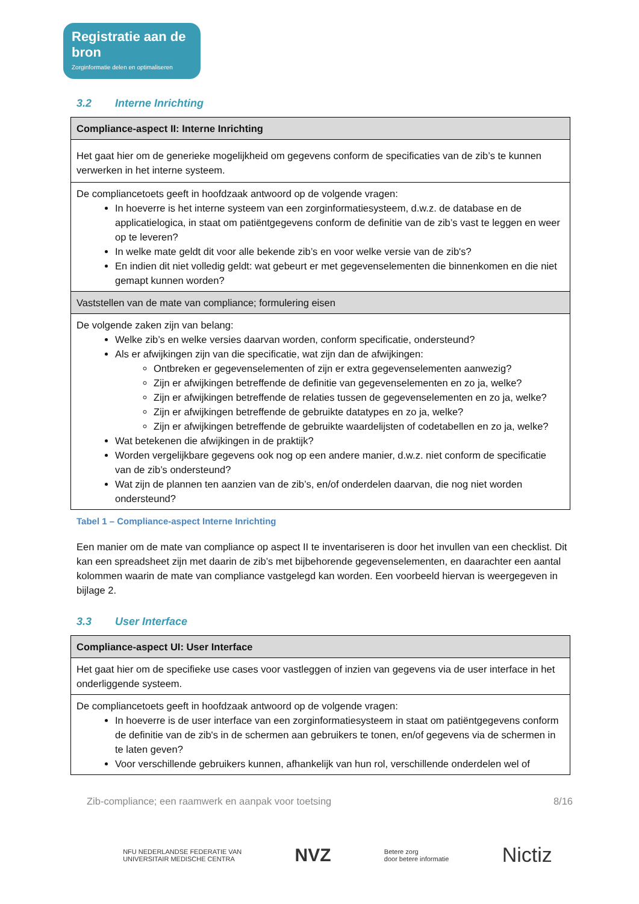Registratie aan de bron
Zorginformatie delen en optimaliseren
3.2 Interne Inrichting
| Compliance-aspect II: Interne Inrichting |
| --- |
| Het gaat hier om de generieke mogelijkheid om gegevens conform de specificaties van de zib’s te kunnen verwerken in het interne systeem. |
| De compliancetoets geeft in hoofdzaak antwoord op de volgende vragen: In hoeverre is het interne systeem van een zorginformatiesysteem, d.w.z. de database en de applicatielogica, in staat om patiëntgegevens conform de definitie van de zib’s vast te leggen en weer op te leveren? In welke mate geldt dit voor alle bekende zib’s en voor welke versie van de zib's? En indien dit niet volledig geldt: wat gebeurt er met gegevenselementen die binnenkomen en die niet gemapt kunnen worden? |
| Vaststellen van de mate van compliance; formulering eisen |
| De volgende zaken zijn van belang: Welke zib’s en welke versies daarvan worden, conform specificatie, ondersteund? Als er afwijkingen zijn van die specificatie, wat zijn dan de afwijkingen: Ontbreken er gegevenselementen of zijn er extra gegevenselementen aanwezig? Zijn er afwijkingen betreffende de definitie van gegevenselementen en zo ja, welke? Zijn er afwijkingen betreffende de relaties tussen de gegevenselementen en zo ja, welke? Zijn er afwijkingen betreffende de gebruikte datatypes en zo ja, welke? Zijn er afwijkingen betreffende de gebruikte waardelijsten of codetabellen en zo ja, welke? Wat betekenen die afwijkingen in de praktijk? Worden vergelijkbare gegevens ook nog op een andere manier, d.w.z. niet conform de specificatie van de zib’s ondersteund? Wat zijn de plannen ten aanzien van de zib’s, en/of onderdelen daarvan, die nog niet worden ondersteund? |
Tabel 1 – Compliance-aspect Interne Inrichting
Een manier om de mate van compliance op aspect II te inventariseren is door het invullen van een checklist. Dit kan een spreadsheet zijn met daarin de zib’s met bijbehorende gegevenselementen, en daarachter een aantal kolommen waarin de mate van compliance vastgelegd kan worden. Een voorbeeld hiervan is weergegeven in bijlage 2.
3.3 User Interface
| Compliance-aspect UI: User Interface |
| --- |
| Het gaat hier om de specifieke use cases voor vastleggen of inzien van gegevens via de user interface in het onderliggende systeem. |
| De compliancetoets geeft in hoofdzaak antwoord op de volgende vragen: In hoeverre is de user interface van een zorginformatiesysteem in staat om patiëntgegevens conform de definitie van de zib's in de schermen aan gebruikers te tonen, en/of gegevens via de schermen in te laten geven? Voor verschillende gebruikers kunnen, afhankelijk van hun rol, verschillende onderdelen wel of |
Zib-compliance; een raamwerk en aanpak voor toetsing 8/16
NFU NEDERLANDSE FEDERATIE VAN
UNIVERSITAIR MEDISCHE CENTRA NVZ Betere zorg
door betere informatie Nictiz